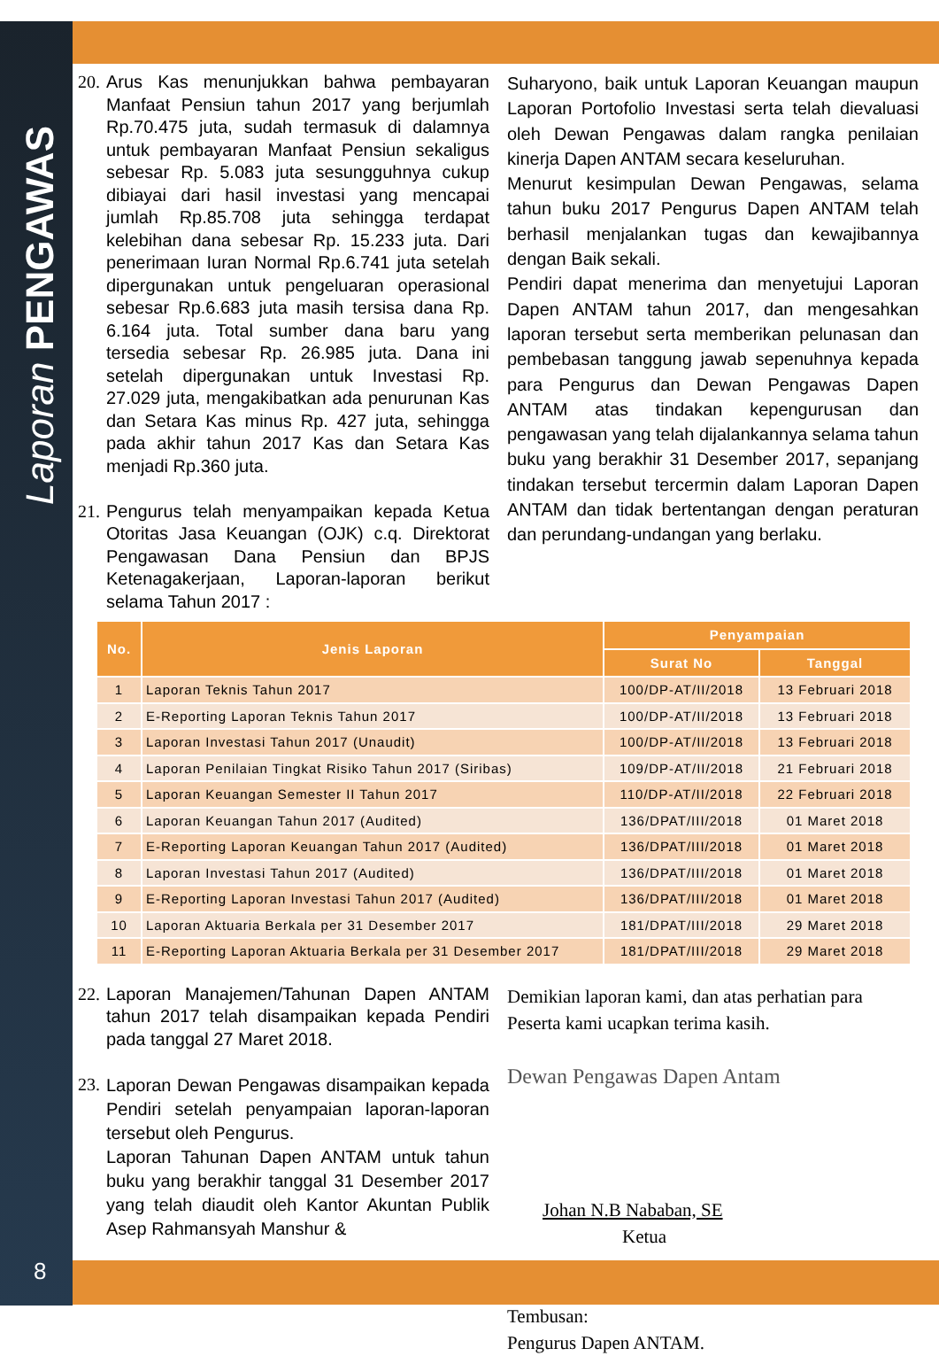Laporan PENGAWAS
8
20. Arus Kas menunjukkan bahwa pembayaran Manfaat Pensiun tahun 2017 yang berjumlah Rp.70.475 juta, sudah termasuk di dalamnya untuk pembayaran Manfaat Pensiun sekaligus sebesar Rp. 5.083 juta sesungguhnya cukup dibiayai dari hasil investasi yang mencapai jumlah Rp.85.708 juta sehingga terdapat kelebihan dana sebesar Rp. 15.233 juta. Dari penerimaan Iuran Normal Rp.6.741 juta setelah dipergunakan untuk pengeluaran operasional sebesar Rp.6.683 juta masih tersisa dana Rp. 6.164 juta. Total sumber dana baru yang tersedia sebesar Rp. 26.985 juta. Dana ini setelah dipergunakan untuk Investasi Rp. 27.029 juta, mengakibatkan ada penurunan Kas dan Setara Kas minus Rp. 427 juta, sehingga pada akhir tahun 2017 Kas dan Setara Kas menjadi Rp.360 juta.
21. Pengurus telah menyampaikan kepada Ketua Otoritas Jasa Keuangan (OJK) c.q. Direktorat Pengawasan Dana Pensiun dan BPJS Ketenagakerjaan, Laporan-laporan berikut selama Tahun 2017 :
Suharyono, baik untuk Laporan Keuangan maupun Laporan Portofolio Investasi serta telah dievaluasi oleh Dewan Pengawas dalam rangka penilaian kinerja Dapen ANTAM secara keseluruhan.
Menurut kesimpulan Dewan Pengawas, selama tahun buku 2017 Pengurus Dapen ANTAM telah berhasil menjalankan tugas dan kewajibannya dengan Baik sekali.
Pendiri dapat menerima dan menyetujui Laporan Dapen ANTAM tahun 2017, dan mengesahkan laporan tersebut serta memberikan pelunasan dan pembebasan tanggung jawab sepenuhnya kepada para Pengurus dan Dewan Pengawas Dapen ANTAM atas tindakan kepengurusan dan pengawasan yang telah dijalankannya selama tahun buku yang berakhir 31 Desember 2017, sepanjang tindakan tersebut tercermin dalam Laporan Dapen ANTAM dan tidak bertentangan dengan peraturan dan perundang-undangan yang berlaku.
| No. | Jenis Laporan | Penyampaian | |
| --- | --- | --- | --- |
| | | Surat No | Tanggal |
| 1 | Laporan Teknis Tahun 2017 | 100/DP-AT/II/2018 | 13 Februari 2018 |
| 2 | E-Reporting Laporan Teknis Tahun 2017 | 100/DP-AT/II/2018 | 13 Februari 2018 |
| 3 | Laporan Investasi Tahun 2017 (Unaudit) | 100/DP-AT/II/2018 | 13 Februari 2018 |
| 4 | Laporan Penilaian Tingkat Risiko Tahun 2017 (Siribas) | 109/DP-AT/II/2018 | 21 Februari 2018 |
| 5 | Laporan Keuangan Semester II Tahun 2017 | 110/DP-AT/II/2018 | 22 Februari 2018 |
| 6 | Laporan Keuangan Tahun 2017 (Audited) | 136/DPAT/III/2018 | 01 Maret 2018 |
| 7 | E-Reporting Laporan Keuangan Tahun 2017 (Audited) | 136/DPAT/III/2018 | 01 Maret 2018 |
| 8 | Laporan Investasi Tahun 2017 (Audited) | 136/DPAT/III/2018 | 01 Maret 2018 |
| 9 | E-Reporting Laporan Investasi Tahun 2017 (Audited) | 136/DPAT/III/2018 | 01 Maret 2018 |
| 10 | Laporan Aktuaria Berkala per 31 Desember 2017 | 181/DPAT/III/2018 | 29 Maret 2018 |
| 11 | E-Reporting Laporan Aktuaria Berkala per 31 Desember 2017 | 181/DPAT/III/2018 | 29 Maret 2018 |
22. Laporan Manajemen/Tahunan Dapen ANTAM tahun 2017 telah disampaikan kepada Pendiri pada tanggal 27 Maret 2018.
23. Laporan Dewan Pengawas disampaikan kepada Pendiri setelah penyampaian laporan-laporan tersebut oleh Pengurus.
Laporan Tahunan Dapen ANTAM untuk tahun buku yang berakhir tanggal 31 Desember 2017 yang telah diaudit oleh Kantor Akuntan Publik Asep Rahmansyah Manshur &
Demikian laporan kami, dan atas perhatian para Peserta kami ucapkan terima kasih.
Dewan Pengawas Dapen Antam
Johan N.B Nababan, SE
Ketua
Tembusan:
Pengurus Dapen ANTAM.